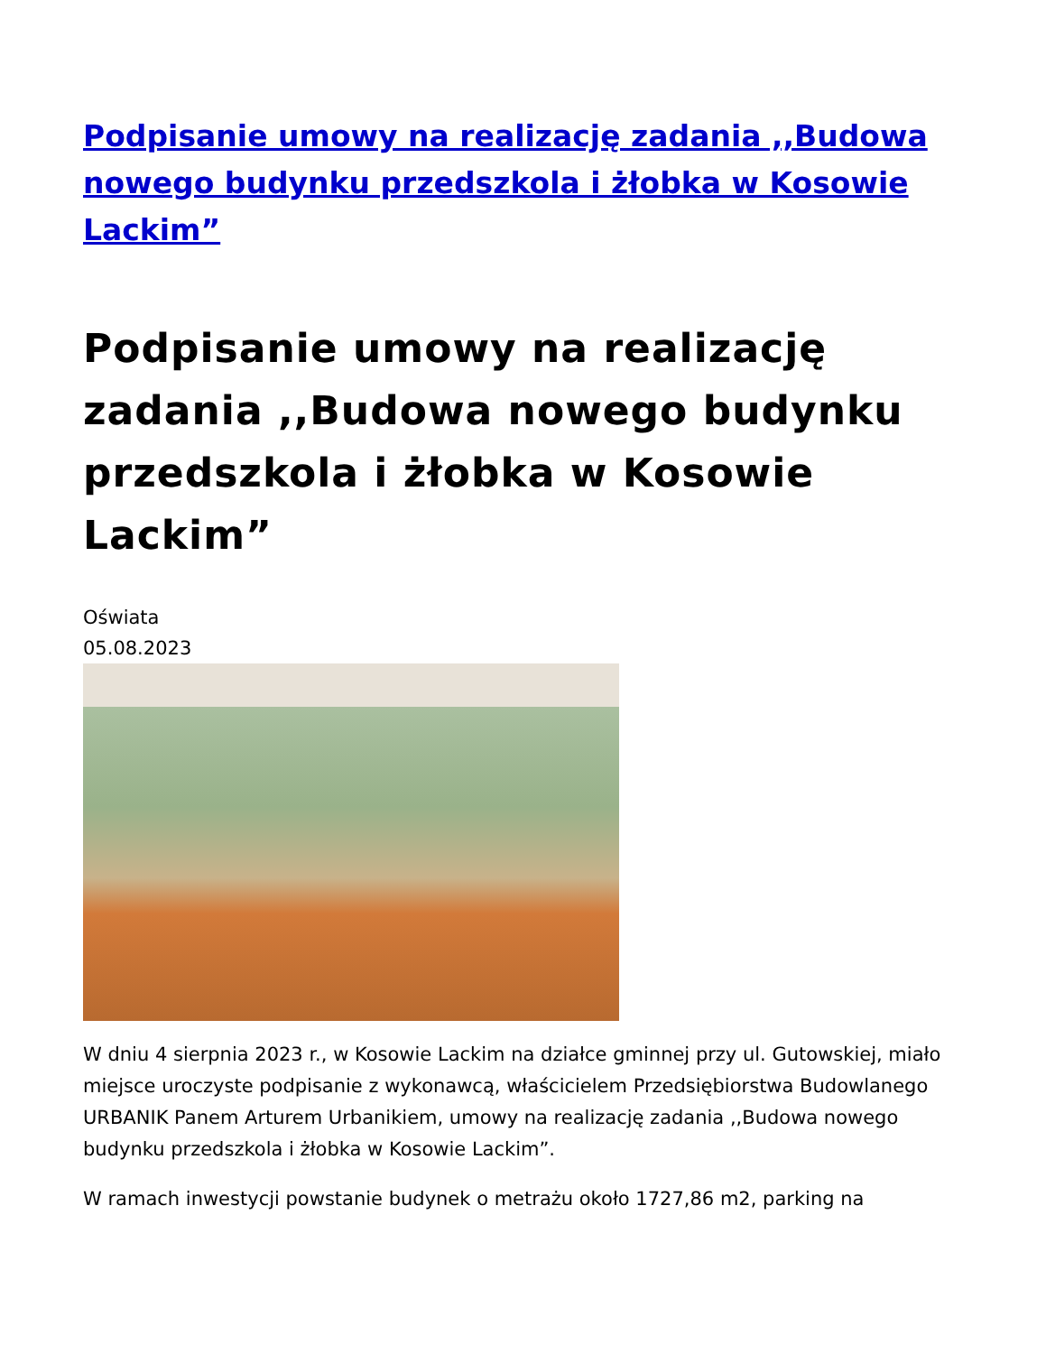Podpisanie umowy na realizację zadania ,,Budowa nowego budynku przedszkola i żłobka w Kosowie Lackim”
Podpisanie umowy na realizację zadania ,,Budowa nowego budynku przedszkola i żłobka w Kosowie Lackim”
Oświata
05.08.2023
W dniu 4 sierpnia 2023 r., w Kosowie Lackim na działce gminnej przy ul. Gutowskiej, miało miejsce uroczyste podpisanie z wykonawcą, właścicielem Przedsiębiorstwa Budowlanego URBANIK Panem Arturem Urbanikiem, umowy na realizację zadania ,,Budowa nowego budynku przedszkola i żłobka w Kosowie Lackim”.
W ramach inwestycji powstanie budynek o metrażu około 1727,86 m2, parking na